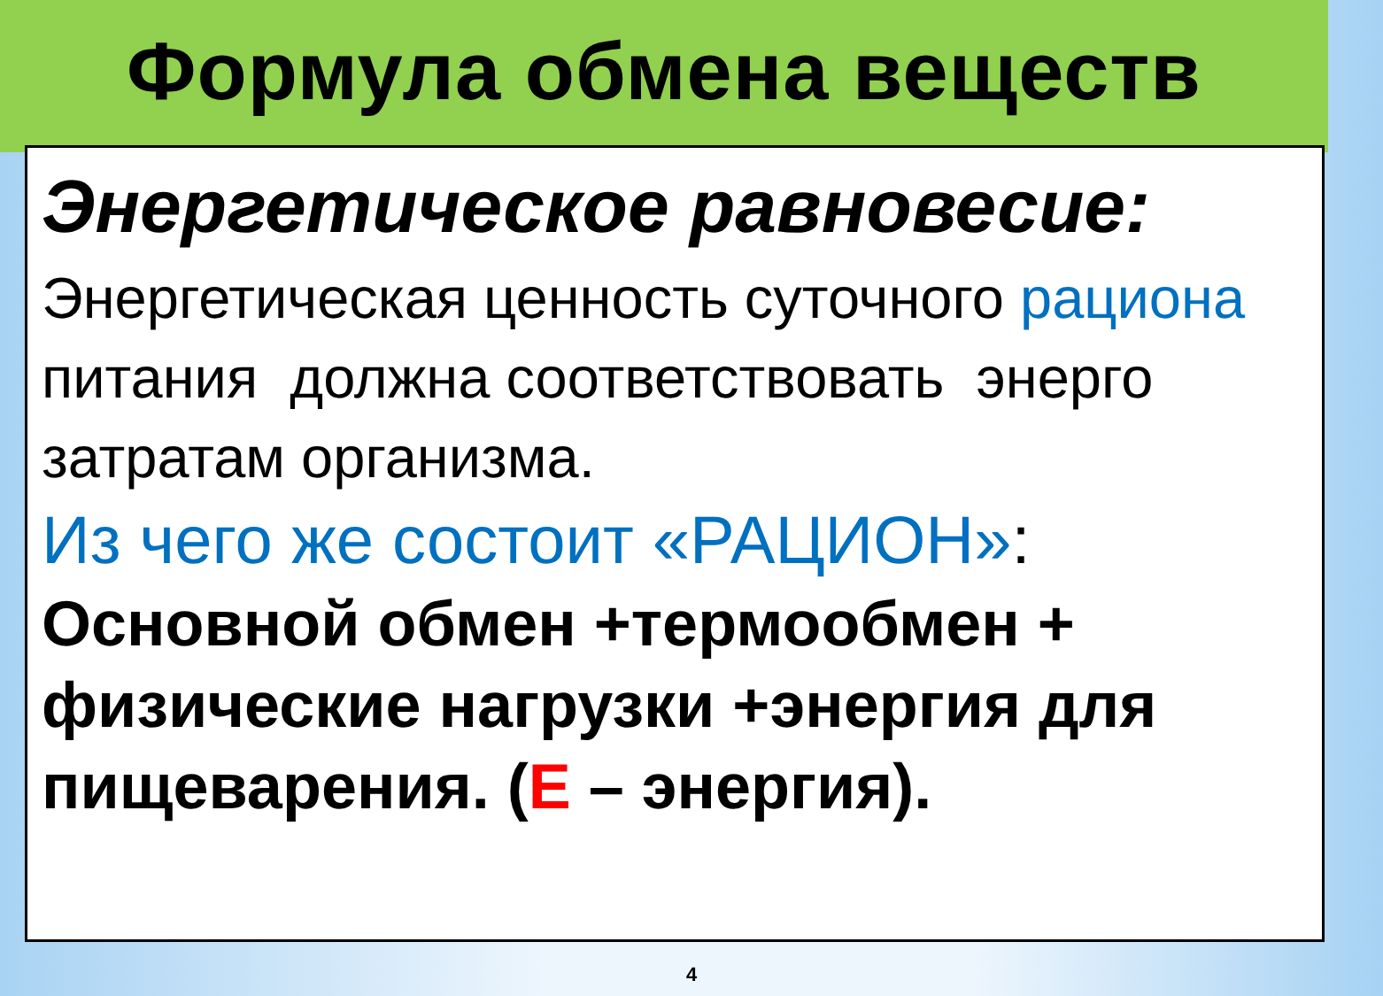Формула обмена веществ
Энергетическое равновесие:
Энергетическая ценность суточного рациона питания должна соответствовать энерго затратам организма.
Из чего же состоит «РАЦИОН»:
Основной обмен +термообмен + физические нагрузки +энергия для пищеварения. (Е – энергия).
4